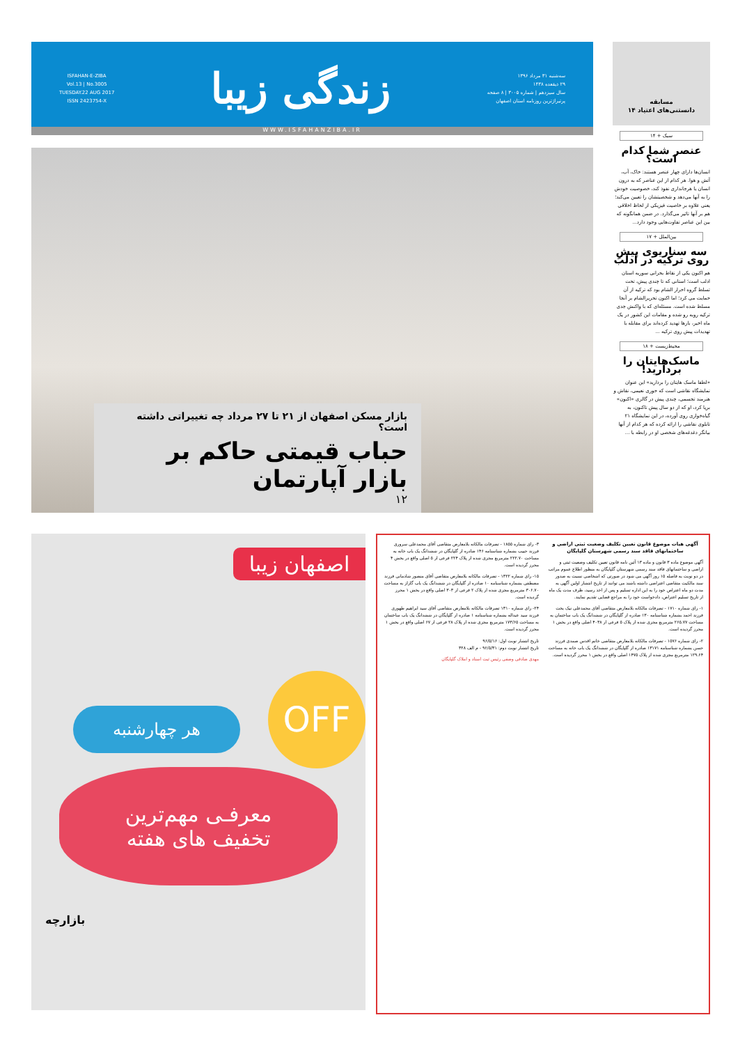سه‌شنبه ۳۱ مرداد ۱۳۹۶
۲۹ ذیقعده ۱۴۳۸
سال سیزدهم | شماره ۳۰۰۵ | ۸ صفحه
پرتیراژترین روزنامه استان اصفهان
زندگی زیبا
ISFAHAN-E-ZIBA
Vol.13 | No.3005
TUESDAY.22 AUG 2017
ISSN 2423754-X
WWW.ISFAHANZIBA.IR
بازار مسکن اصفهان از ۲۱ تا ۲۷ مرداد چه تغییراتی داشته است؟
حباب قیمتی حاکم بر بازار آپارتمان
۱۲
مسابقه
دانستنی‌های اعتیاد ۱۴
سبک + ۱۴
عنصر شما کدام است؟
انسان‌ها دارای چهار عنصر هستند: خاک، آب، آتش و هوا. هر کدام از این عناصر که به درون انسان یا هرجانداری نفوذ کند، خصوصیت خودش را به آنها می‌دهد و شخصیتشان را تعیین می‌کند؛ یعنی علاوه بر خاصیت فیزیکی از لحاظ اخلاقی هم بر آنها تاثیر می‌گذارد. در ضمن همانگونه که بین این عناصر تفاوت‌هایی وجود دارد...
بین‌الملل + ۱۷
سه سناریوی پیشِ روی ترکیه در ادلب
هم اکنون یکی از نقاط بحرانی سوریه استان ادلب است؛ استانی که تا چندی پیش، تحت تسلط گروه احرار الشام بود که ترکیه از آن حمایت می کرد؛ اما اکنون تحریرالشام بر آنجا مسلط شده است. مسئله‌ای که با واکنش جدی ترکیه روبه رو شده و مقامات این کشور در یک ماه اخیر، بارها تهدید کرده‌اند برای مقابله با تهدیدات پیش روی ترکیه ...
محیط‌زیست + ۱۸
ماسک‌هایتان را بردارید!
«لطفا ماسک هایتان را بردارید» این عنوان نمایشگاه نقاشی است که حوری نعیمی، نقاش و هنرمند تجسمی، چندی پیش در گالری «اکنون» برپا کرد، او که از دو سال پیش تاکنون، به گیاه‌خواری روی آورده، در این نمایشگاه ۲۱ تابلوی نقاشی را ارائه کرده که هر کدام از آنها بیانگر دغدغه‌های شخصی او در رابطه با ...
اصفهان زیبا
OFF
هر چهارشنبه
معرفـی مهم‌ترین
تخفیف های هفته
بازارچه
آگهی هیات موضوع قانون تعیین تکلیف وضعیت ثبتی اراضی و ساختمانهای فاقد سند رسمی شهرستان گلپایگان
آگهی موضوع ماده ۳ قانون و ماده ۱۳ آئین نامه قانون تعیین تکلیف وضعیت ثبتی و اراضی و ساختمانهای فاقد سند رسمی شهرستان گلپایگان به منظور اطلاع عموم مراتب در دو نوبت به فاصله ۱۵ روز آگهی می شود در صورتی که اشخاصی نسبت به صدور سند مالکیت متقاضی اعتراضی داشته باشند می توانند از تاریخ انتشار اولین آگهی به مدت دو ماه اعتراض خود را به این اداره تسلیم و پس از اخذ رسید، ظرف مدت یک ماه از تاریخ تسلیم اعتراض، دادخواست خود را به مراجع قضایی تقدیم نمایند.
۱- رای شماره ۱۷۱۰ - تصرفات مالکانه بلامعارض متقاضی آقای محمدعلی نیک بخت فرزند احمد بشماره شناسنامه ۱۳۰ صادره از گلپایگان در ششدانگ یک باب ساختمان به مساحت ۲۶۵.۷۷ مترمربع مجزی شده از پلاک ۵ فرعی از ۴۰۳۸ اصلی واقع در بخش ۱ محرز گردیده است.
۲- رای شماره ۱۵۷۶ - تصرفات مالکانه بلامعارض متقاضی خانم اقدس صمدی فرزند حسن بشماره شناسنامه ۱۳۱۷۱ صادره از گلپایگان در ششدانگ یک باب خانه به مساحت ۱۲۹.۶۴ مترمربع مجزی شده از پلاک ۱۴۷۵ اصلی واقع در بخش ۱ محرز گردیده است.
۳- رای شماره ۱۸۵۵ - تصرفات مالکانه بلامعارض متقاضی آقای محمدعلی سروری فرزند حبیب بشماره شناسنامه ۱۴۶ صادره از گلپایگان در ششدانگ یک باب خانه به مساحت ۲۲۲.۷۰ مترمربع مجزی شده از پلاک ۲۲۴ فرعی از ۵ اصلی واقع در بخش ۴ محرز گردیده است.
۱۵- رای شماره ۱۳۲۲ - تصرفات مالکانه بلامعارض متقاضی آقای منصور شادمانی فرزند مصطفی بشماره شناسنامه ۱۰ صادره از گلپایگان در ششدانگ یک باب گاراژ به مساحت ۳۰۶.۷۰ مترمربع مجزی شده از پلاک ۲ فرعی از ۳۰۳ اصلی واقع در بخش ۱ محرز گردیده است.
۲۴- رای شماره ۱۳۱۰ تصرفات مالکانه بلامعارض متقاضی آقای سید ابراهیم طهوری فرزند سید عبداله بشماره شناسنامه ۱ صادره از گلپایگان در ششدانگ یک باب ساختمان به مساحت ۱۷۳/۶۵ مترمربع مجزی شده از پلاک ۲۸ فرعی از ۶۷ اصلی واقع در بخش ۱ محرز گردیده است.
تاریخ انتشار نوبت اول: ۹۶/۵/۱۶
تاریخ انتشار نوبت دوم: ۹۶/۵/۳۱ - م الف ۳۲۸
مهدی صادقی وصفی رئیس ثبت اسناد و املاک گلپایگان